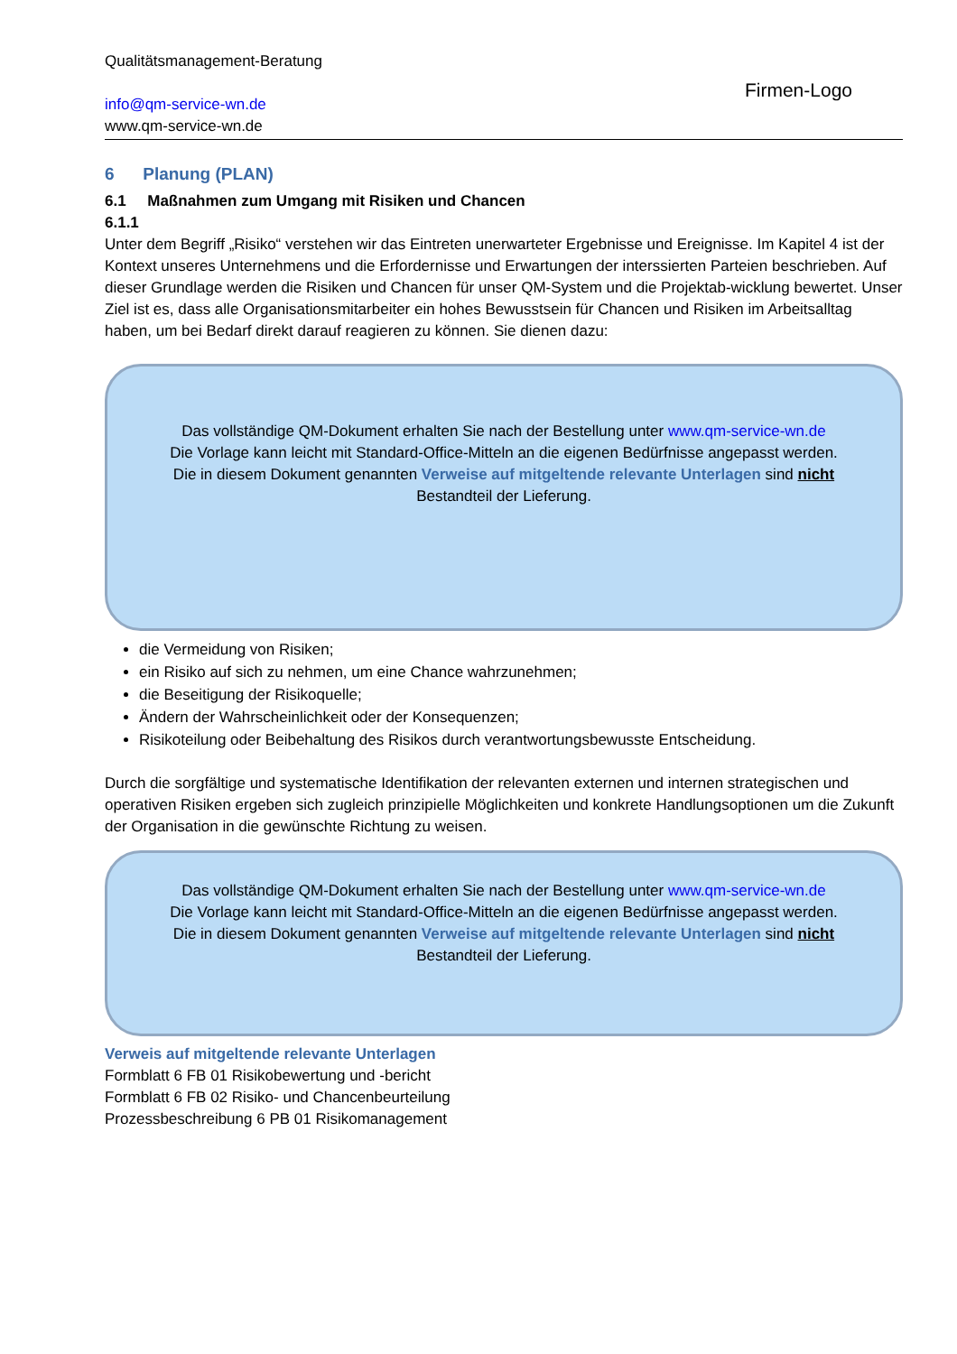Qualitätsmanagement-Beratung
info@qm-service-wn.de
www.qm-service-wn.de
Firmen-Logo
6 Planung (PLAN)
6.1 Maßnahmen zum Umgang mit Risiken und Chancen
6.1.1
Unter dem Begriff „Risiko“ verstehen wir das Eintreten unerwarteter Ergebnisse und Ereignisse. Im Kapitel 4 ist der Kontext unseres Unternehmens und die Erfordernisse und Erwartungen der interssierten Parteien beschrieben. Auf dieser Grundlage werden die Risiken und Chancen für unser QM-System und die Projektab-wicklung bewertet. Unser Ziel ist es, dass alle Organisationsmitarbeiter ein hohes Bewusstsein für Chancen und Risiken im Arbeitsalltag haben, um bei Bedarf direkt darauf reagieren zu können. Sie dienen dazu:
Das vollständige QM-Dokument erhalten Sie nach der Bestellung unter www.qm-service-wn.de
Die Vorlage kann leicht mit Standard-Office-Mitteln an die eigenen Bedürfnisse angepasst werden.
Die in diesem Dokument genannten Verweise auf mitgeltende relevante Unterlagen sind nicht
Bestandteil der Lieferung.
die Vermeidung von Risiken;
ein Risiko auf sich zu nehmen, um eine Chance wahrzunehmen;
die Beseitigung der Risikoquelle;
Ändern der Wahrscheinlichkeit oder der Konsequenzen;
Risikoteilung oder Beibehaltung des Risikos durch verantwortungsbewusste Entscheidung.
Durch die sorgfältige und systematische Identifikation der relevanten externen und internen strategischen und operativen Risiken ergeben sich zugleich prinzipielle Möglichkeiten und konkrete Handlungsoptionen um die Zukunft der Organisation in die gewünschte Richtung zu weisen.
Das vollständige QM-Dokument erhalten Sie nach der Bestellung unter www.qm-service-wn.de
Die Vorlage kann leicht mit Standard-Office-Mitteln an die eigenen Bedürfnisse angepasst werden.
Die in diesem Dokument genannten Verweise auf mitgeltende relevante Unterlagen sind nicht
Bestandteil der Lieferung.
Verweis auf mitgeltende relevante Unterlagen
Formblatt 6 FB 01 Risikobewertung und -bericht
Formblatt 6 FB 02 Risiko- und Chancenbeurteilung
Prozessbeschreibung 6 PB 01 Risikomanagement